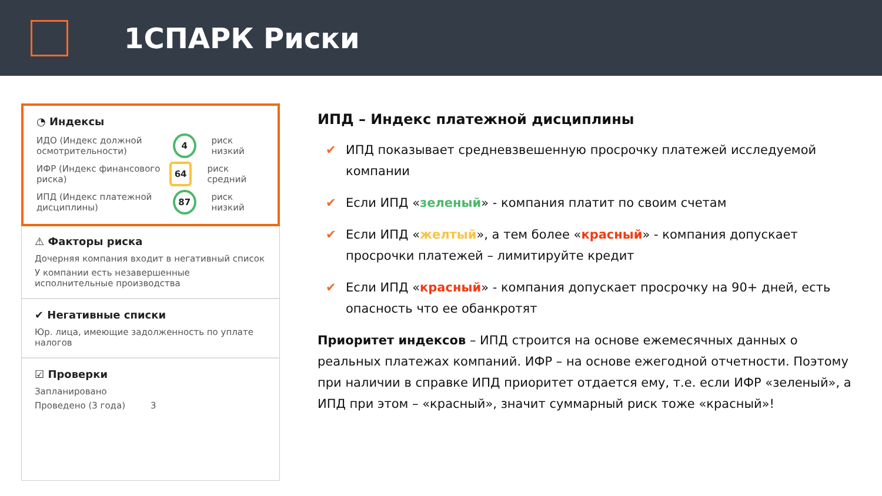1СПАРК Риски
◔ Индексы
ИДО (Индекс должной осмотрительности) 4 риск низкий
ИФР (Индекс финансового риска) 64 риск средний
ИПД (Индекс платежной дисциплины) 87 риск низкий
⚠ Факторы риска
Дочерняя компания входит в негативный список
У компании есть незавершенные исполнительные производства
✔ Негативные списки
Юр. лица, имеющие задолженность по уплате налогов
☑ Проверки
Запланировано
Проведено (3 года) 3
ИПД – Индекс платежной дисциплины
✔ ИПД показывает средневзвешенную просрочку платежей исследуемой компании
✔ Если ИПД «зеленый» - компания платит по своим счетам
✔ Если ИПД «желтый», а тем более «красный» - компания допускает просрочки платежей – лимитируйте кредит
✔ Если ИПД «красный» - компания допускает просрочку на 90+ дней, есть опасность что ее обанкротят
Приоритет индексов – ИПД строится на основе ежемесячных данных о реальных платежах компаний. ИФР – на основе ежегодной отчетности. Поэтому при наличии в справке ИПД приоритет отдается ему, т.е. если ИФР «зеленый», а ИПД при этом – «красный», значит суммарный риск тоже «красный»!